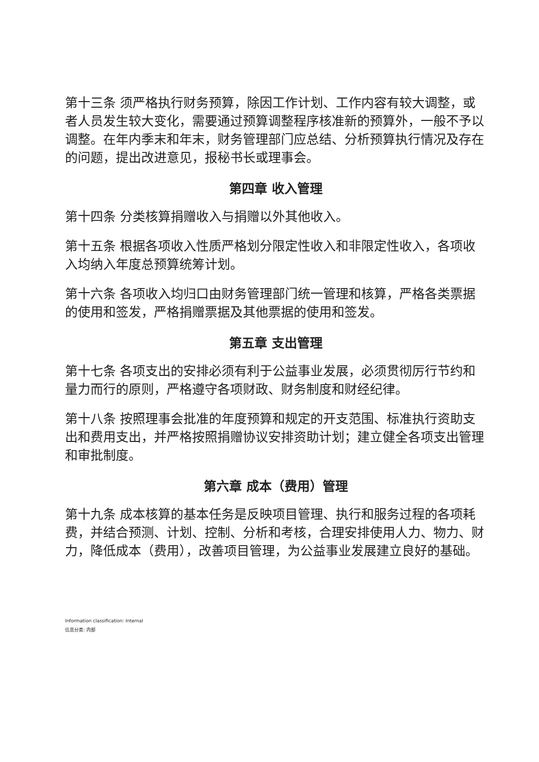第十三条 须严格执行财务预算，除因工作计划、工作内容有较大调整，或者人员发生较大变化，需要通过预算调整程序核准新的预算外，一般不予以调整。在年内季末和年末，财务管理部门应总结、分析预算执行情况及存在的问题，提出改进意见，报秘书长或理事会。
第四章 收入管理
第十四条 分类核算捐赠收入与捐赠以外其他收入。
第十五条 根据各项收入性质严格划分限定性收入和非限定性收入，各项收入均纳入年度总预算统筹计划。
第十六条 各项收入均归口由财务管理部门统一管理和核算，严格各类票据的使用和签发，严格捐赠票据及其他票据的使用和签发。
第五章 支出管理
第十七条 各项支出的安排必须有利于公益事业发展，必须贯彻厉行节约和量力而行的原则，严格遵守各项财政、财务制度和财经纪律。
第十八条 按照理事会批准的年度预算和规定的开支范围、标准执行资助支出和费用支出，并严格按照捐赠协议安排资助计划；建立健全各项支出管理和审批制度。
第六章 成本（费用）管理
第十九条 成本核算的基本任务是反映项目管理、执行和服务过程的各项耗费，并结合预测、计划、控制、分析和考核，合理安排使用人力、物力、财力，降低成本（费用），改善项目管理，为公益事业发展建立良好的基础。
Information classification: Internal
信息分类: 内部